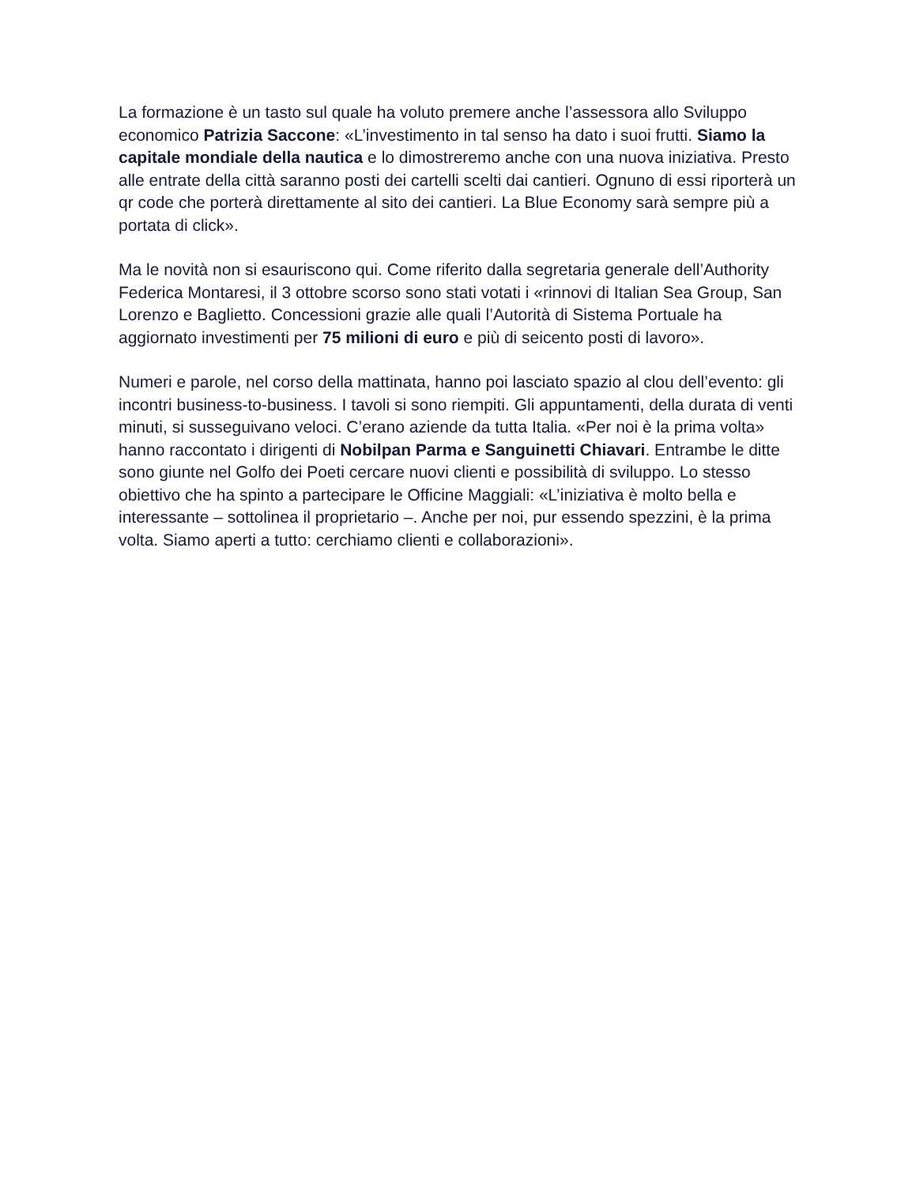La formazione è un tasto sul quale ha voluto premere anche l’assessora allo Sviluppo economico Patrizia Saccone: «L’investimento in tal senso ha dato i suoi frutti. Siamo la capitale mondiale della nautica e lo dimostreremo anche con una nuova iniziativa. Presto alle entrate della città saranno posti dei cartelli scelti dai cantieri. Ognuno di essi riporterà un qr code che porterà direttamente al sito dei cantieri. La Blue Economy sarà sempre più a portata di click».
Ma le novità non si esauriscono qui. Come riferito dalla segretaria generale dell’Authority Federica Montaresi, il 3 ottobre scorso sono stati votati i «rinnovi di Italian Sea Group, San Lorenzo e Baglietto. Concessioni grazie alle quali l’Autorità di Sistema Portuale ha aggiornato investimenti per 75 milioni di euro e più di seicento posti di lavoro».
Numeri e parole, nel corso della mattinata, hanno poi lasciato spazio al clou dell’evento: gli incontri business-to-business. I tavoli si sono riempiti. Gli appuntamenti, della durata di venti minuti, si susseguivano veloci. C’erano aziende da tutta Italia. «Per noi è la prima volta» hanno raccontato i dirigenti di Nobilpan Parma e Sanguinetti Chiavari. Entrambe le ditte sono giunte nel Golfo dei Poeti cercare nuovi clienti e possibilità di sviluppo. Lo stesso obiettivo che ha spinto a partecipare le Officine Maggiali: «L’iniziativa è molto bella e interessante – sottolinea il proprietario –. Anche per noi, pur essendo spezzini, è la prima volta. Siamo aperti a tutto: cerchiamo clienti e collaborazioni».